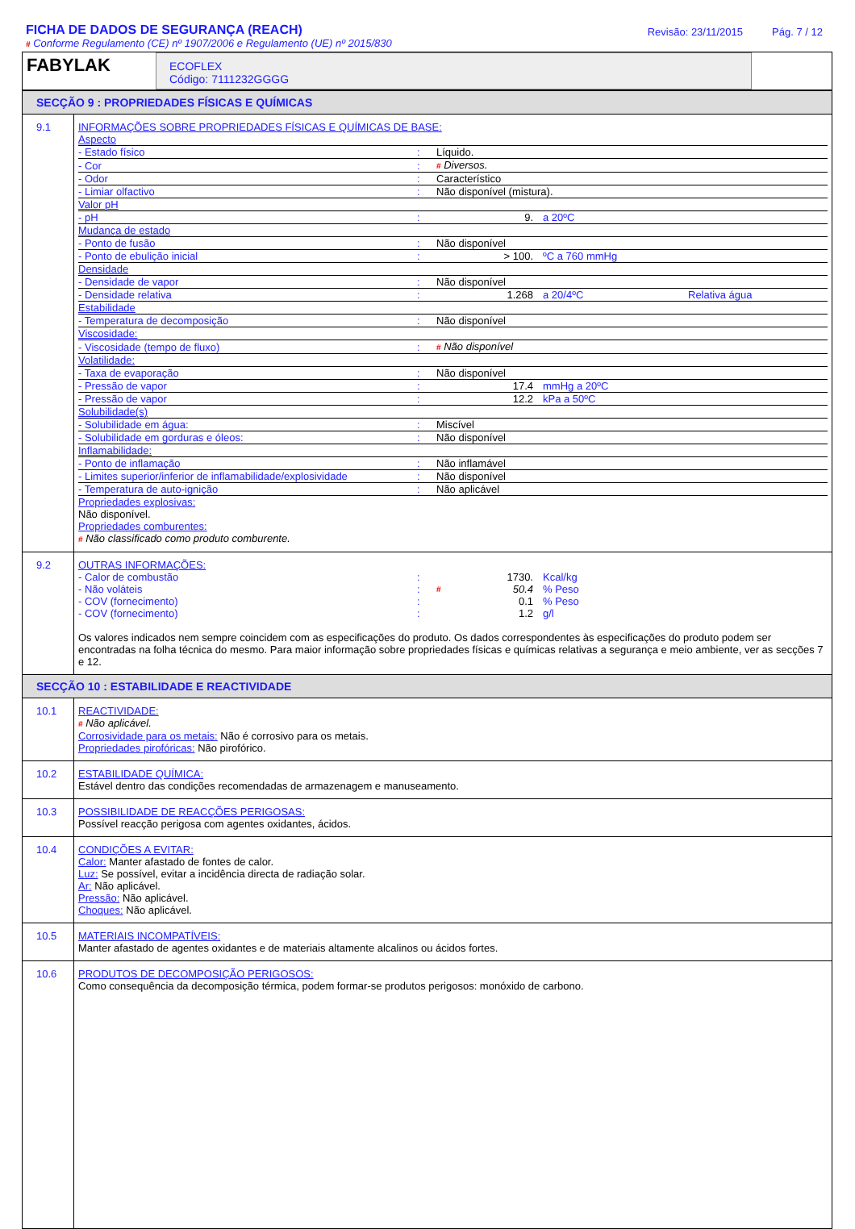FICHA DE DADOS DE SEGURANÇA (REACH)
# Conforme Regulamento (CE) nº 1907/2006 e Regulamento (UE) nº 2015/830
Revisão: 23/11/2015 Pág. 7 / 12
FABYLAK
ECOFLEX
Código: 7111232GGGG
SECÇÃO 9 : PROPRIEDADES FÍSICAS E QUÍMICAS
| 9.1 | INFORMAÇÕES SOBRE PROPRIEDADES FÍSICAS E QUÍMICAS DE BASE: / Aspecto / / / / / / - Estado físico / : / Líquido. / / / / - Cor / : / # Diversos. / / / / - Odor / : / Característico / / / / - Limiar olfactivo / : / Não disponível (mistura). / / / / Valor pH / / / / / / - pH / : / 9. / a 20ºC / / / Mudança de estado / / / / / / - Ponto de fusão / : / Não disponível / / / / - Ponto de ebulição inicial / : / > 100. / ºC a 760 mmHg / / / Densidade / / / / / / - Densidade de vapor / : / Não disponível / / / / - Densidade relativa / : / 1.268 / a 20/4ºC / Relativa água / / Estabilidade / / / / / / - Temperatura de decomposição / : / Não disponível / / / / Viscosidade: / / / / / / - Viscosidade (tempo de fluxo) / : / # Não disponível / / / / Volatilidade: / / / / / / - Taxa de evaporação / : / Não disponível / / / / - Pressão de vapor / : / 17.4 / mmHg a 20ºC / / / - Pressão de vapor / : / 12.2 / kPa a 50ºC / / / Solubilidade(s) / / / / / / - Solubilidade em água: / : / Miscível / / / / - Solubilidade em gorduras e óleos: / : / Não disponível / / / / Inflamabilidade: / / / / / / - Ponto de inflamação / : / Não inflamável / / / / - Limites superior/inferior de inflamabilidade/explosividade / : / Não disponível / / / / - Temperatura de auto-ignição / : / Não aplicável / / / Propriedades explosivas: Não disponível. Propriedades comburentes: # Não classificado como produto comburente. |
| 9.2 | OUTRAS INFORMAÇÕES: / - Calor de combustão / : / 1730. / Kcal/kg / / - Não voláteis / : / # 50.4 / % Peso / / - COV (fornecimento) / : / 0.1 / % Peso / / - COV (fornecimento) / : / 1.2 / g/l / Os valores indicados nem sempre coincidem com as especificações do produto. Os dados correspondentes às especificações do produto podem ser encontradas na folha técnica do mesmo. Para maior informação sobre propriedades físicas e químicas relativas a segurança e meio ambiente, ver as secções 7 e 12. |
SECÇÃO 10 : ESTABILIDADE E REACTIVIDADE
| 10.1 | REACTIVIDADE: # Não aplicável. Corrosividade para os metais: Não é corrosivo para os metais. Propriedades pirofóricas: Não pirofórico. |
| 10.2 | ESTABILIDADE QUÍMICA: Estável dentro das condições recomendadas de armazenagem e manuseamento. |
| 10.3 | POSSIBILIDADE DE REACÇÕES PERIGOSAS: Possível reacção perigosa com agentes oxidantes, ácidos. |
| 10.4 | CONDIÇÕES A EVITAR: Calor: Manter afastado de fontes de calor. Luz: Se possível, evitar a incidência directa de radiação solar. Ar: Não aplicável. Pressão: Não aplicável. Choques: Não aplicável. |
| 10.5 | MATERIAIS INCOMPATÍVEIS: Manter afastado de agentes oxidantes e de materiais altamente alcalinos ou ácidos fortes. |
| 10.6 | PRODUTOS DE DECOMPOSIÇÃO PERIGOSOS: Como consequência da decomposição térmica, podem formar-se produtos perigosos: monóxido de carbono. |